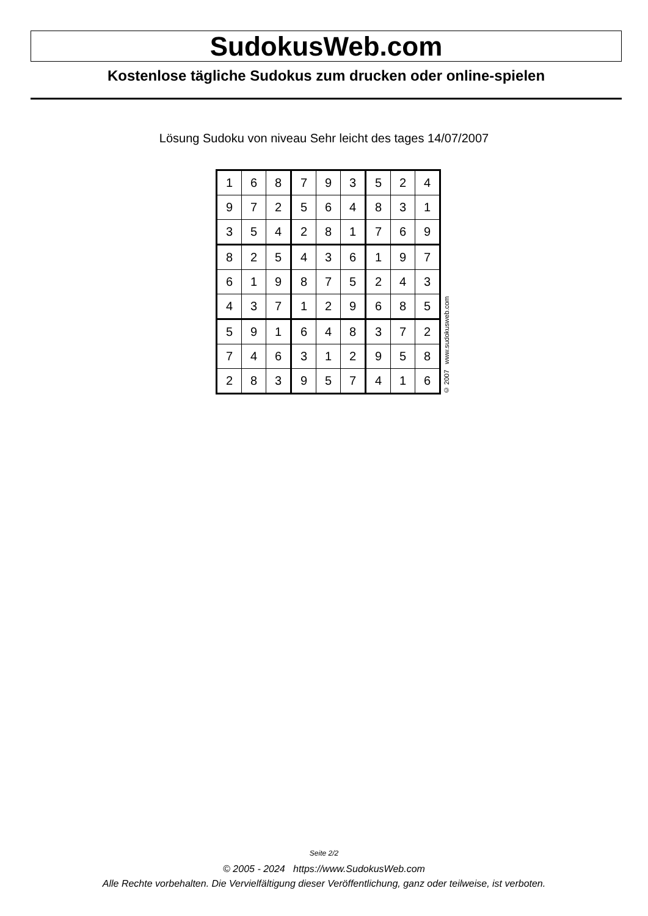SudokusWeb.com
Kostenlose tägliche Sudokus zum drucken oder online-spielen
Lösung Sudoku von niveau Sehr leicht des tages 14/07/2007
| 1 | 6 | 8 | 7 | 9 | 3 | 5 | 2 | 4 |
| 9 | 7 | 2 | 5 | 6 | 4 | 8 | 3 | 1 |
| 3 | 5 | 4 | 2 | 8 | 1 | 7 | 6 | 9 |
| 8 | 2 | 5 | 4 | 3 | 6 | 1 | 9 | 7 |
| 6 | 1 | 9 | 8 | 7 | 5 | 2 | 4 | 3 |
| 4 | 3 | 7 | 1 | 2 | 9 | 6 | 8 | 5 |
| 5 | 9 | 1 | 6 | 4 | 8 | 3 | 7 | 2 |
| 7 | 4 | 6 | 3 | 1 | 2 | 9 | 5 | 8 |
| 2 | 8 | 3 | 9 | 5 | 7 | 4 | 1 | 6 |
© 2007 www.sudokusweb.com
Seite 2/2
© 2005 - 2024 https://www.SudokusWeb.com
Alle Rechte vorbehalten. Die Vervielfältigung dieser Veröffentlichung, ganz oder teilweise, ist verboten.